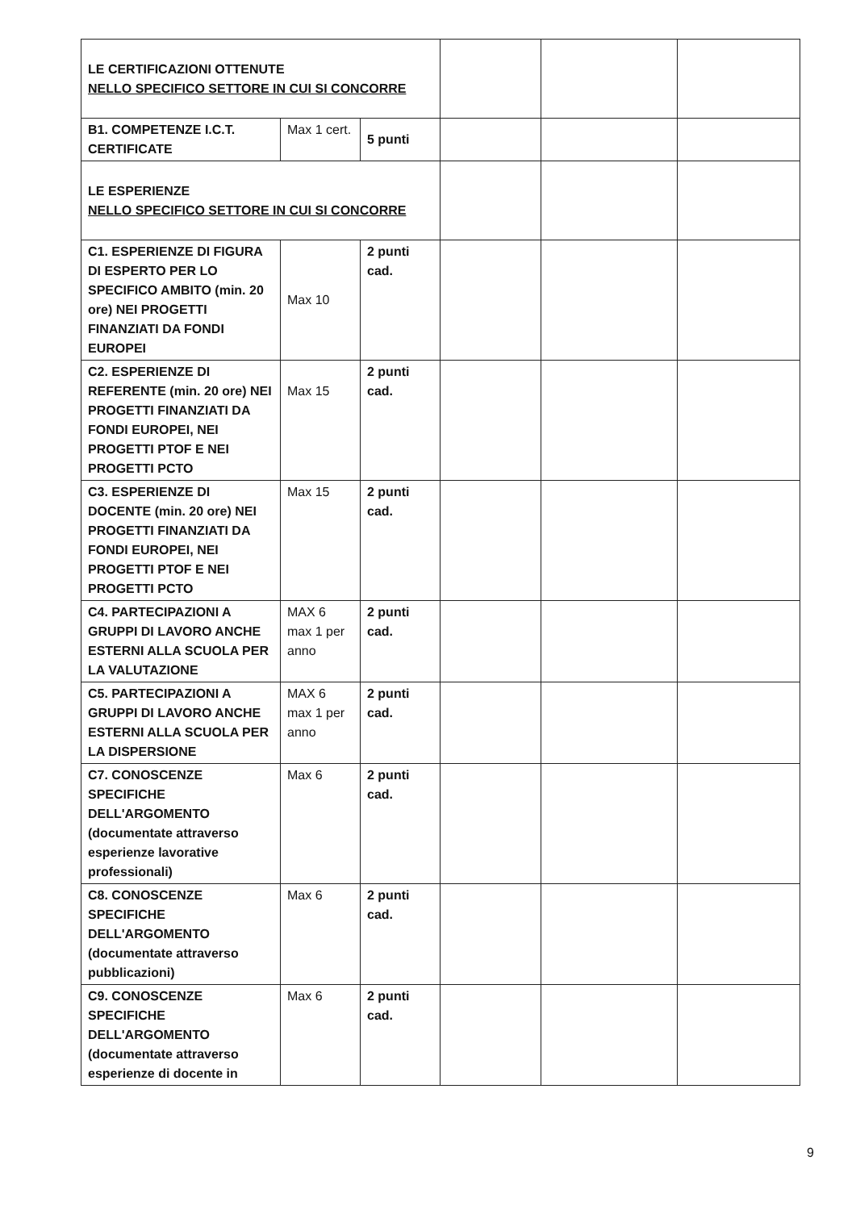| LE CERTIFICAZIONI OTTENUTE NELLO SPECIFICO SETTORE IN CUI SI CONCORRE | | | | | |
| B1. COMPETENZE I.C.T. CERTIFICATE | Max 1 cert. | 5 punti | | | |
| LE ESPERIENZE NELLO SPECIFICO SETTORE IN CUI SI CONCORRE | | | | | |
| C1. ESPERIENZE DI FIGURA DI ESPERTO PER LO SPECIFICO AMBITO (min. 20 ore) NEI PROGETTI FINANZIATI DA FONDI EUROPEI | Max 10 | 2 punti cad. | | | |
| C2. ESPERIENZE DI REFERENTE (min. 20 ore) NEI PROGETTI FINANZIATI DA FONDI EUROPEI, NEI PROGETTI PTOF E NEI PROGETTI PCTO | Max 15 | 2 punti cad. | | | |
| C3. ESPERIENZE DI DOCENTE (min. 20 ore) NEI PROGETTI FINANZIATI DA FONDI EUROPEI, NEI PROGETTI PTOF E NEI PROGETTI PCTO | Max 15 | 2 punti cad. | | | |
| C4. PARTECIPAZIONI A GRUPPI DI LAVORO ANCHE ESTERNI ALLA SCUOLA PER LA VALUTAZIONE | MAX 6 max 1 per anno | 2 punti cad. | | | |
| C5. PARTECIPAZIONI A GRUPPI DI LAVORO ANCHE ESTERNI ALLA SCUOLA PER LA DISPERSIONE | MAX 6 max 1 per anno | 2 punti cad. | | | |
| C7. CONOSCENZE SPECIFICHE DELL'ARGOMENTO (documentate attraverso esperienze lavorative professionali) | Max 6 | 2 punti cad. | | | |
| C8. CONOSCENZE SPECIFICHE DELL'ARGOMENTO (documentate attraverso pubblicazioni) | Max 6 | 2 punti cad. | | | |
| C9. CONOSCENZE SPECIFICHE DELL'ARGOMENTO (documentate attraverso esperienze di docente in | Max 6 | 2 punti cad. | | | |
9